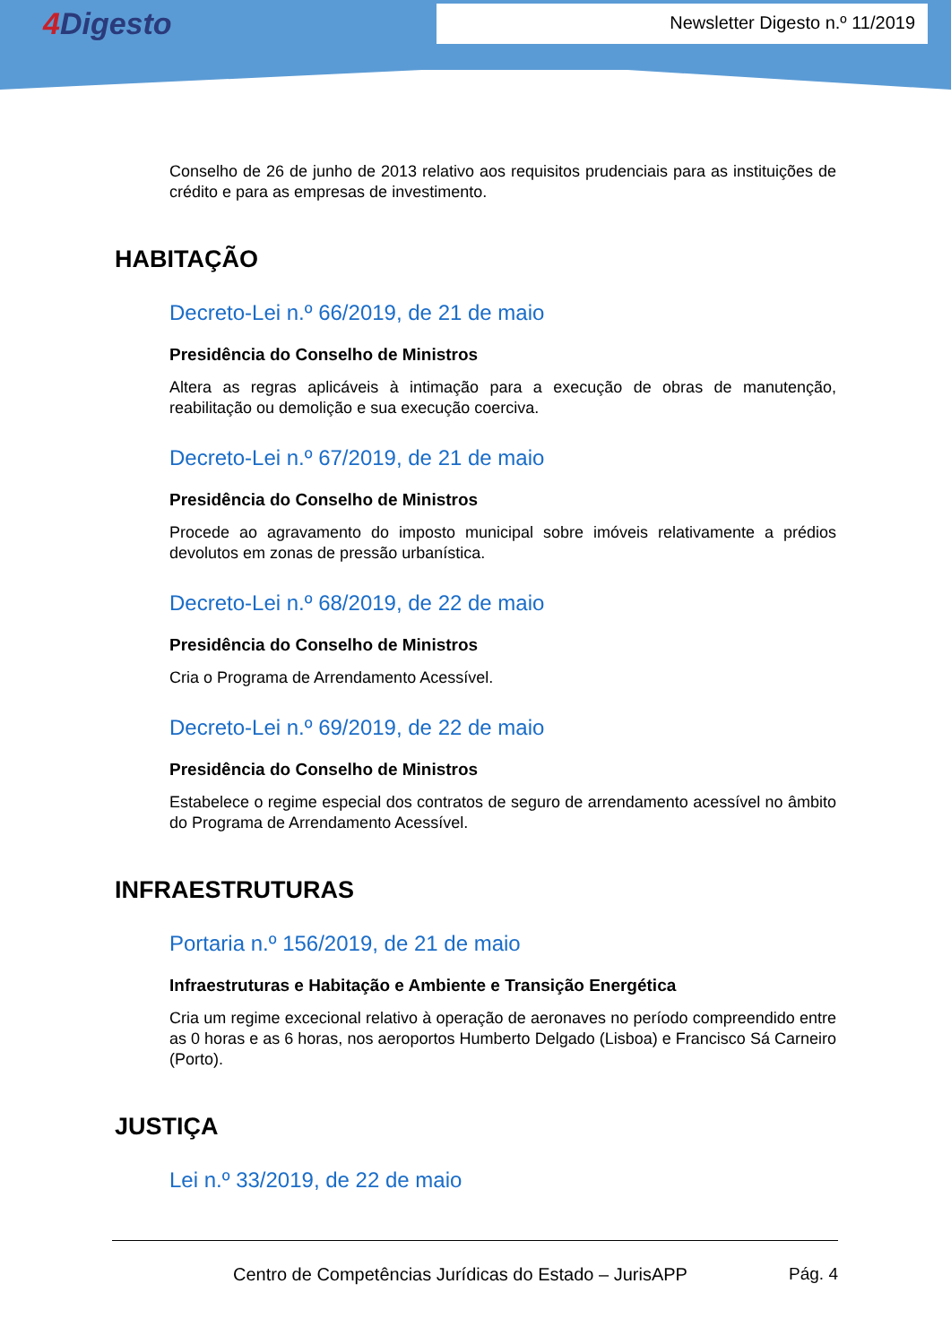4 Digesto
Newsletter Digesto n.º 11/2019
Conselho de 26 de junho de 2013 relativo aos requisitos prudenciais para as instituições de crédito e para as empresas de investimento.
HABITAÇÃO
Decreto-Lei n.º 66/2019, de 21 de maio
Presidência do Conselho de Ministros
Altera as regras aplicáveis à intimação para a execução de obras de manutenção, reabilitação ou demolição e sua execução coerciva.
Decreto-Lei n.º 67/2019, de 21 de maio
Presidência do Conselho de Ministros
Procede ao agravamento do imposto municipal sobre imóveis relativamente a prédios devolutos em zonas de pressão urbanística.
Decreto-Lei n.º 68/2019, de 22 de maio
Presidência do Conselho de Ministros
Cria o Programa de Arrendamento Acessível.
Decreto-Lei n.º 69/2019, de 22 de maio
Presidência do Conselho de Ministros
Estabelece o regime especial dos contratos de seguro de arrendamento acessível no âmbito do Programa de Arrendamento Acessível.
INFRAESTRUTURAS
Portaria n.º 156/2019, de 21 de maio
Infraestruturas e Habitação e Ambiente e Transição Energética
Cria um regime excecional relativo à operação de aeronaves no período compreendido entre as 0 horas e as 6 horas, nos aeroportos Humberto Delgado (Lisboa) e Francisco Sá Carneiro (Porto).
JUSTIÇA
Lei n.º 33/2019, de 22 de maio
Centro de Competências Jurídicas do Estado – JurisAPP Pág. 4